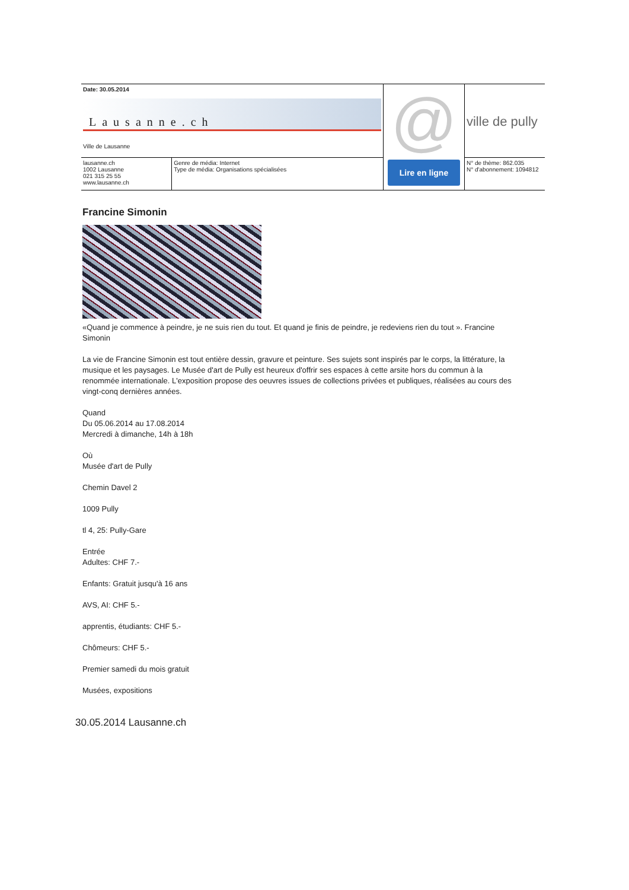| Date: 30.05.2014 Lausanne.ch Ville de Lausanne | | @ Lire en ligne | ville de pully |
| lausanne.ch 1002 Lausanne 021 315 25 55 www.lausanne.ch | Genre de média: Internet Type de média: Organisations spécialisées | | N° de thème: 862.035 N° d'abonnement: 1094812 |
Francine Simonin
«Quand je commence à peindre, je ne suis rien du tout. Et quand je finis de peindre, je redeviens rien du tout ». Francine Simonin
La vie de Francine Simonin est tout entière dessin, gravure et peinture. Ses sujets sont inspirés par le corps, la littérature, la musique et les paysages. Le Musée d'art de Pully est heureux d'offrir ses espaces à cette arsite hors du commun à la renommée internationale. L'exposition propose des oeuvres issues de collections privées et publiques, réalisées au cours des vingt-conq dernières années.
Quand
Du 05.06.2014 au 17.08.2014
Mercredi à dimanche, 14h à 18h
Où
Musée d'art de Pully
Chemin Davel 2
1009 Pully
tl 4, 25: Pully-Gare
Entrée
Adultes: CHF 7.-
Enfants: Gratuit jusqu'à 16 ans
AVS, AI: CHF 5.-
apprentis, étudiants: CHF 5.-
Chômeurs: CHF 5.-
Premier samedi du mois gratuit
Musées, expositions
30.05.2014 Lausanne.ch